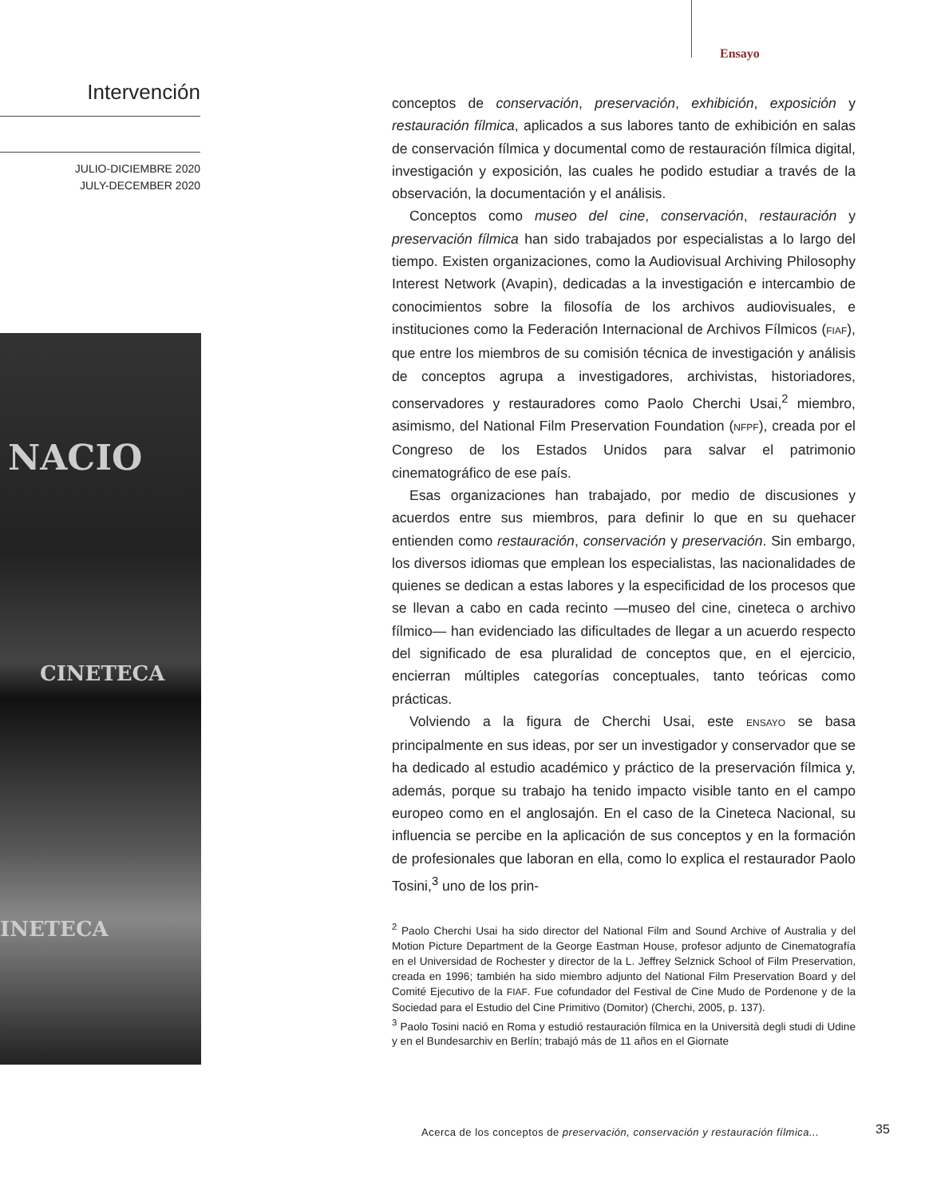Ensayo
Intervención
JULIO-DICIEMBRE 2020
JULY-DECEMBER 2020
NACIO
CINETECA
INETECA
conceptos de conservación, preservación, exhibición, exposición y restauración fílmica, aplicados a sus labores tanto de exhibición en salas de conservación fílmica y documental como de restauración fílmica digital, investigación y exposición, las cuales he podido estudiar a través de la observación, la documentación y el análisis.
Conceptos como museo del cine, conservación, restauración y preservación fílmica han sido trabajados por especialistas a lo largo del tiempo. Existen organizaciones, como la Audiovisual Archiving Philosophy Interest Network (Avapin), dedicadas a la investigación e intercambio de conocimientos sobre la filosofía de los archivos audiovisuales, e instituciones como la Federación Internacional de Archivos Fílmicos (FIAF), que entre los miembros de su comisión técnica de investigación y análisis de conceptos agrupa a investigadores, archivistas, historiadores, conservadores y restauradores como Paolo Cherchi Usai,<sup>2</sup> miembro, asimismo, del National Film Preservation Foundation (NFPF), creada por el Congreso de los Estados Unidos para salvar el patrimonio cinematográfico de ese país.
Esas organizaciones han trabajado, por medio de discusiones y acuerdos entre sus miembros, para definir lo que en su quehacer entienden como restauración, conservación y preservación. Sin embargo, los diversos idiomas que emplean los especialistas, las nacionalidades de quienes se dedican a estas labores y la especificidad de los procesos que se llevan a cabo en cada recinto —museo del cine, cineteca o archivo fílmico— han evidenciado las dificultades de llegar a un acuerdo respecto del significado de esa pluralidad de conceptos que, en el ejercicio, encierran múltiples categorías conceptuales, tanto teóricas como prácticas.
Volviendo a la figura de Cherchi Usai, este ENSAYO se basa principalmente en sus ideas, por ser un investigador y conservador que se ha dedicado al estudio académico y práctico de la preservación fílmica y, además, porque su trabajo ha tenido impacto visible tanto en el campo europeo como en el anglosajón. En el caso de la Cineteca Nacional, su influencia se percibe en la aplicación de sus conceptos y en la formación de profesionales que laboran en ella, como lo explica el restaurador Paolo Tosini,<sup>3</sup> uno de los prin-
<sup>2</sup> Paolo Cherchi Usai ha sido director del National Film and Sound Archive of Australia y del Motion Picture Department de la George Eastman House, profesor adjunto de Cinematografía en el Universidad de Rochester y director de la L. Jeffrey Selznick School of Film Preservation, creada en 1996; también ha sido miembro adjunto del National Film Preservation Board y del Comité Ejecutivo de la FIAF. Fue cofundador del Festival de Cine Mudo de Pordenone y de la Sociedad para el Estudio del Cine Primitivo (Domitor) (Cherchi, 2005, p. 137).
<sup>3</sup> Paolo Tosini nació en Roma y estudió restauración fílmica en la Università degli studi di Udine y en el Bundesarchiv en Berlín; trabajó más de 11 años en el Giornate
Acerca de los conceptos de preservación, conservación y restauración fílmica...
35